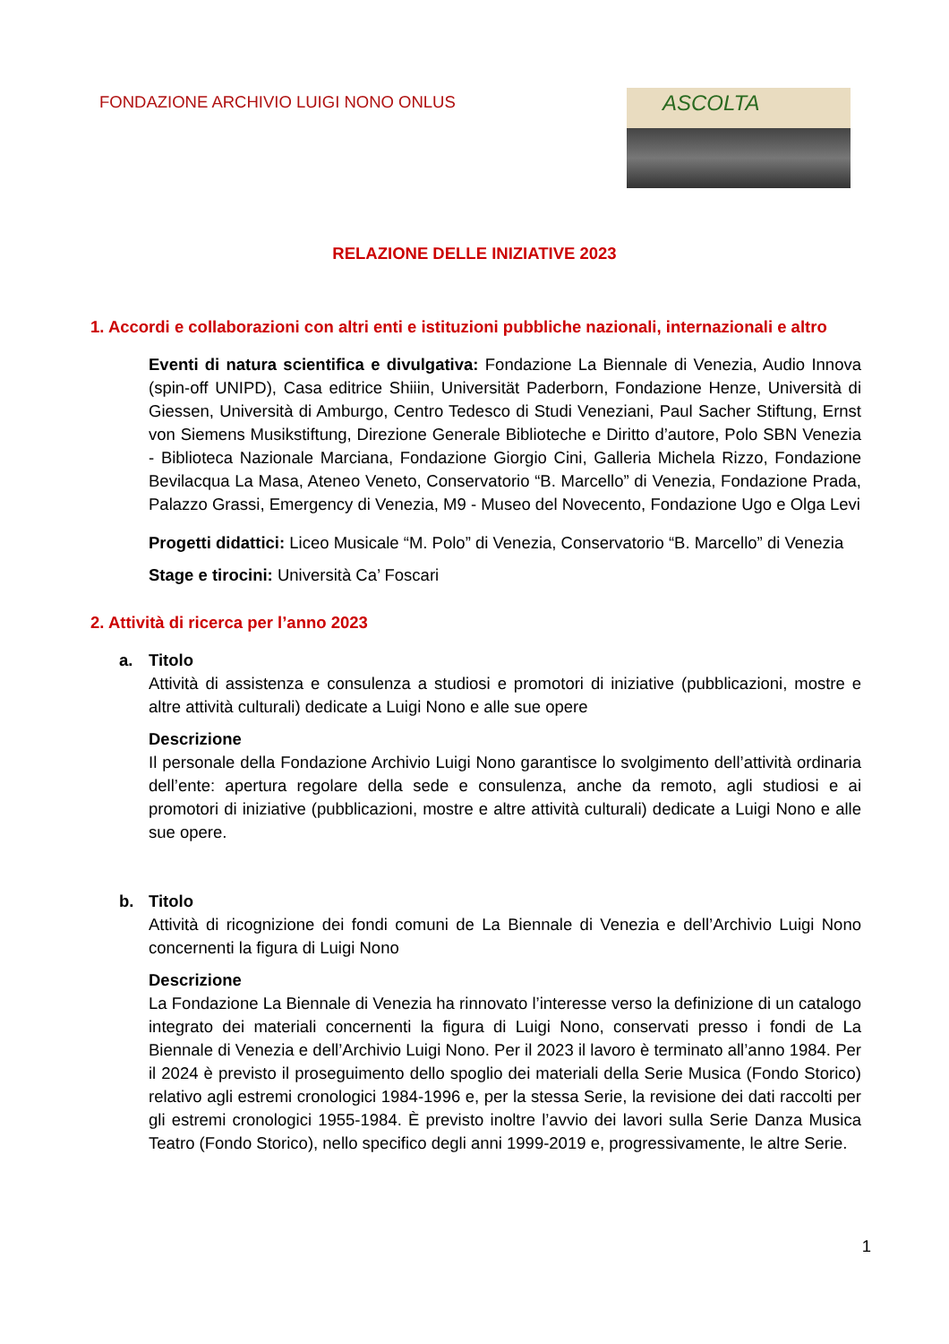FONDAZIONE ARCHIVIO LUIGI NONO ONLUS
ASCOLTA
RELAZIONE DELLE INIZIATIVE 2023
1. Accordi e collaborazioni con altri enti e istituzioni pubbliche nazionali, internazionali e altro
Eventi di natura scientifica e divulgativa: Fondazione La Biennale di Venezia, Audio Innova (spin-off UNIPD), Casa editrice Shiiin, Universität Paderborn, Fondazione Henze, Università di Giessen, Università di Amburgo, Centro Tedesco di Studi Veneziani, Paul Sacher Stiftung, Ernst von Siemens Musikstiftung, Direzione Generale Biblioteche e Diritto d’autore, Polo SBN Venezia - Biblioteca Nazionale Marciana, Fondazione Giorgio Cini, Galleria Michela Rizzo, Fondazione Bevilacqua La Masa, Ateneo Veneto, Conservatorio “B. Marcello” di Venezia, Fondazione Prada, Palazzo Grassi, Emergency di Venezia, M9 - Museo del Novecento, Fondazione Ugo e Olga Levi
Progetti didattici: Liceo Musicale “M. Polo” di Venezia, Conservatorio “B. Marcello” di Venezia
Stage e tirocini: Università Ca’ Foscari
2. Attività di ricerca per l’anno 2023
a. Titolo
Attività di assistenza e consulenza a studiosi e promotori di iniziative (pubblicazioni, mostre e altre attività culturali) dedicate a Luigi Nono e alle sue opere
Descrizione
Il personale della Fondazione Archivio Luigi Nono garantisce lo svolgimento dell’attività ordinaria dell’ente: apertura regolare della sede e consulenza, anche da remoto, agli studiosi e ai promotori di iniziative (pubblicazioni, mostre e altre attività culturali) dedicate a Luigi Nono e alle sue opere.
b. Titolo
Attività di ricognizione dei fondi comuni de La Biennale di Venezia e dell’Archivio Luigi Nono concernenti la figura di Luigi Nono
Descrizione
La Fondazione La Biennale di Venezia ha rinnovato l’interesse verso la definizione di un catalogo integrato dei materiali concernenti la figura di Luigi Nono, conservati presso i fondi de La Biennale di Venezia e dell’Archivio Luigi Nono. Per il 2023 il lavoro è terminato all’anno 1984. Per il 2024 è previsto il proseguimento dello spoglio dei materiali della Serie Musica (Fondo Storico) relativo agli estremi cronologici 1984-1996 e, per la stessa Serie, la revisione dei dati raccolti per gli estremi cronologici 1955-1984. È previsto inoltre l’avvio dei lavori sulla Serie Danza Musica Teatro (Fondo Storico), nello specifico degli anni 1999-2019 e, progressivamente, le altre Serie.
1